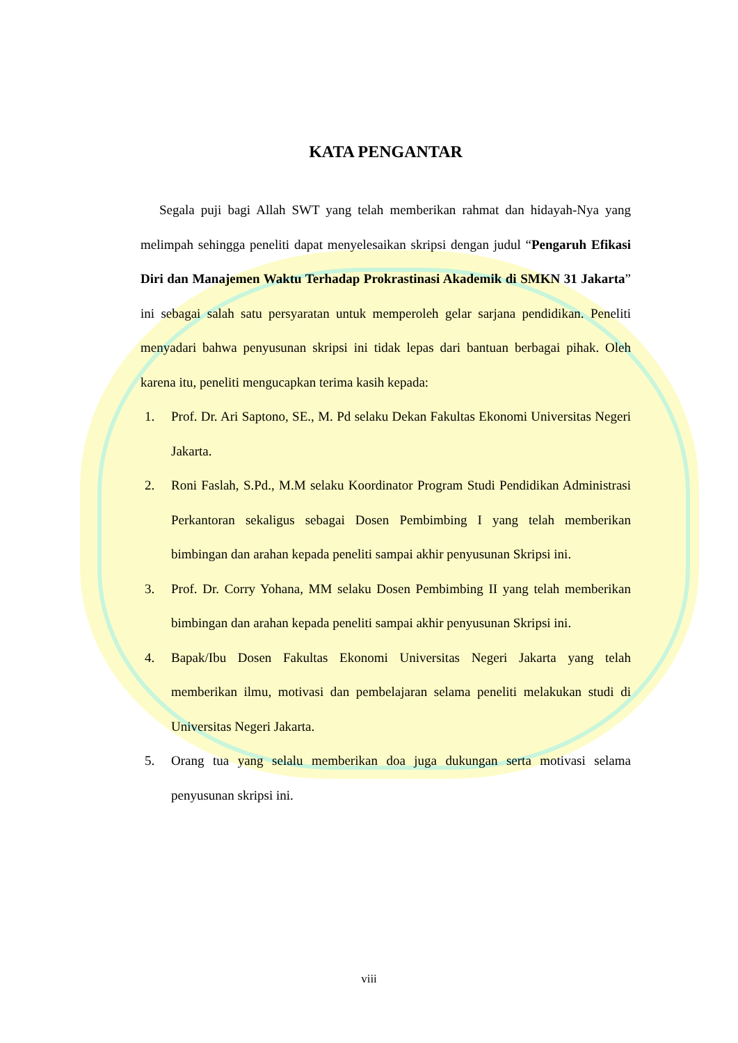KATA PENGANTAR
Segala puji bagi Allah SWT yang telah memberikan rahmat dan hidayah-Nya yang melimpah sehingga peneliti dapat menyelesaikan skripsi dengan judul “Pengaruh Efikasi Diri dan Manajemen Waktu Terhadap Prokrastinasi Akademik di SMKN 31 Jakarta” ini sebagai salah satu persyaratan untuk memperoleh gelar sarjana pendidikan. Peneliti menyadari bahwa penyusunan skripsi ini tidak lepas dari bantuan berbagai pihak. Oleh karena itu, peneliti mengucapkan terima kasih kepada:
1. Prof. Dr. Ari Saptono, SE., M. Pd selaku Dekan Fakultas Ekonomi Universitas Negeri Jakarta.
2. Roni Faslah, S.Pd., M.M selaku Koordinator Program Studi Pendidikan Administrasi Perkantoran sekaligus sebagai Dosen Pembimbing I yang telah memberikan bimbingan dan arahan kepada peneliti sampai akhir penyusunan Skripsi ini.
3. Prof. Dr. Corry Yohana, MM selaku Dosen Pembimbing II yang telah memberikan bimbingan dan arahan kepada peneliti sampai akhir penyusunan Skripsi ini.
4. Bapak/Ibu Dosen Fakultas Ekonomi Universitas Negeri Jakarta yang telah memberikan ilmu, motivasi dan pembelajaran selama peneliti melakukan studi di Universitas Negeri Jakarta.
5. Orang tua yang selalu memberikan doa juga dukungan serta motivasi selama penyusunan skripsi ini.
viii